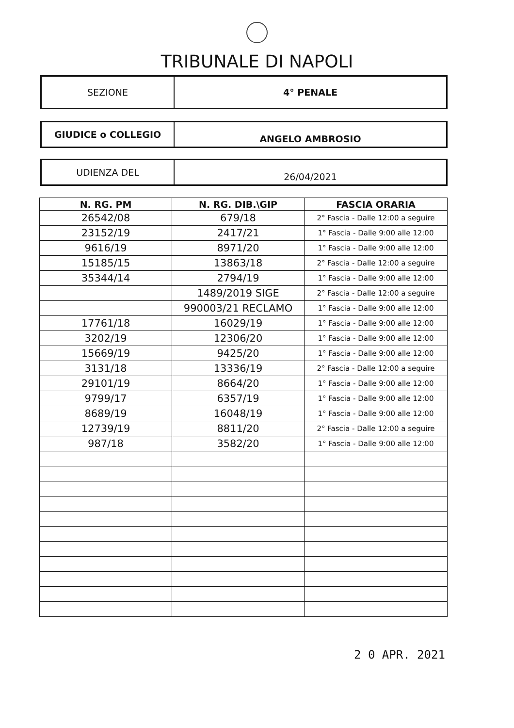TRIBUNALE DI NAPOLI
| SEZIONE | 4° PENALE |
| GIUDICE o COLLEGIO | ANGELO AMBROSIO |
| UDIENZA DEL | 26/04/2021 |
| N. RG. PM | N. RG. DIB.\GIP | FASCIA ORARIA |
| --- | --- | --- |
| 26542/08 | 679/18 | 2° Fascia - Dalle 12:00 a seguire |
| 23152/19 | 2417/21 | 1° Fascia - Dalle 9:00 alle 12:00 |
| 9616/19 | 8971/20 | 1° Fascia - Dalle 9:00 alle 12:00 |
| 15185/15 | 13863/18 | 2° Fascia - Dalle 12:00 a seguire |
| 35344/14 | 2794/19 | 1° Fascia - Dalle 9:00 alle 12:00 |
| | 1489/2019 SIGE | 2° Fascia - Dalle 12:00 a seguire |
| | 990003/21 RECLAMO | 1° Fascia - Dalle 9:00 alle 12:00 |
| 17761/18 | 16029/19 | 1° Fascia - Dalle 9:00 alle 12:00 |
| 3202/19 | 12306/20 | 1° Fascia - Dalle 9:00 alle 12:00 |
| 15669/19 | 9425/20 | 1° Fascia - Dalle 9:00 alle 12:00 |
| 3131/18 | 13336/19 | 2° Fascia - Dalle 12:00 a seguire |
| 29101/19 | 8664/20 | 1° Fascia - Dalle 9:00 alle 12:00 |
| 9799/17 | 6357/19 | 1° Fascia - Dalle 9:00 alle 12:00 |
| 8689/19 | 16048/19 | 1° Fascia - Dalle 9:00 alle 12:00 |
| 12739/19 | 8811/20 | 2° Fascia - Dalle 12:00 a seguire |
| 987/18 | 3582/20 | 1° Fascia - Dalle 9:00 alle 12:00 |
2 0 APR. 2021